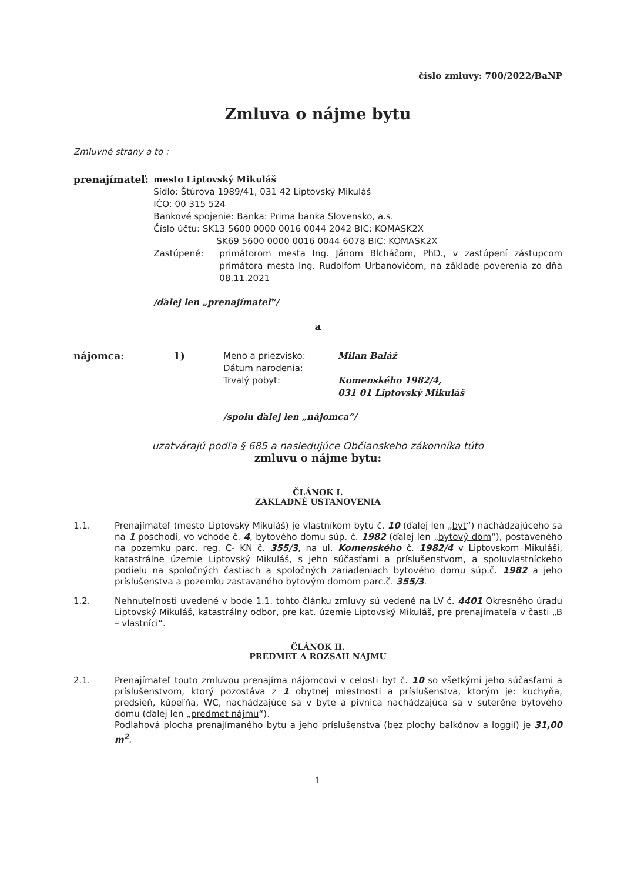číslo zmluvy: 700/2022/BaNP
Zmluva o nájme bytu
Zmluvné strany a to :
prenajímateľ: mesto Liptovský Mikuláš
Sídlo: Štúrova 1989/41, 031 42 Liptovský Mikuláš
IČO: 00 315 524
Bankové spojenie: Banka: Prima banka Slovensko, a.s.
Číslo účtu: SK13 5600 0000 0016 0044 2042 BIC: KOMASK2X
SK69 5600 0000 0016 0044 6078 BIC: KOMASK2X
Zastúpené: primátorom mesta Ing. Jánom Blcháčom, PhD., v zastúpení zástupcom primátora mesta Ing. Rudolfom Urbanovičom, na základe poverenia zo dňa 08.11.2021
/ďalej len „prenajímateľ“/
a
nájomca: 1) Meno a priezvisko: Milan Baláž
Dátum narodenia:
Trvalý pobyt: Komenského 1982/4,
031 01 Liptovský Mikuláš
/spolu ďalej len „nájomca“/
uzatvárajú podľa § 685 a nasledujúce Občianskeho zákonníka túto
zmluvu o nájme bytu:
ČLÁNOK I.
ZÁKLADNÉ USTANOVENIA
1.1. Prenajímateľ (mesto Liptovský Mikuláš) je vlastníkom bytu č. 10 (ďalej len „byt“) nachádzajúceho sa na 1 poschodí, vo vchode č. 4, bytového domu súp. č. 1982 (ďalej len „bytový dom“), postaveného na pozemku parc. reg. C- KN č. 355/3, na ul. Komenského č. 1982/4 v Liptovskom Mikuláši, katastrálne územie Liptovský Mikuláš, s jeho súčasťami a príslušenstvom, a spoluvlastníckeho podielu na spoločných častiach a spoločných zariadeniach bytového domu súp.č. 1982 a jeho príslušenstva a pozemku zastavaného bytovým domom parc.č. 355/3.
1.2. Nehnuteľnosti uvedené v bode 1.1. tohto článku zmluvy sú vedené na LV č. 4401 Okresného úradu Liptovský Mikuláš, katastrálny odbor, pre kat. územie Liptovský Mikuláš, pre prenajímateľa v časti „B – vlastníci“.
ČLÁNOK II.
PREDMET A ROZSAH NÁJMU
2.1. Prenajímateľ touto zmluvou prenajíma nájomcovi v celosti byt č. 10 so všetkými jeho súčasťami a príslušenstvom, ktorý pozostáva z 1 obytnej miestnosti a príslušenstva, ktorým je: kuchyňa, predsieň, kúpeľňa, WC, nachádzajúce sa v byte a pivnica nachádzajúca sa v suteréne bytového domu (ďalej len „predmet nájmu“).
Podlahová plocha prenajímaného bytu a jeho príslušenstva (bez plochy balkónov a loggií) je 31,00 m<sup>2</sup>.
1